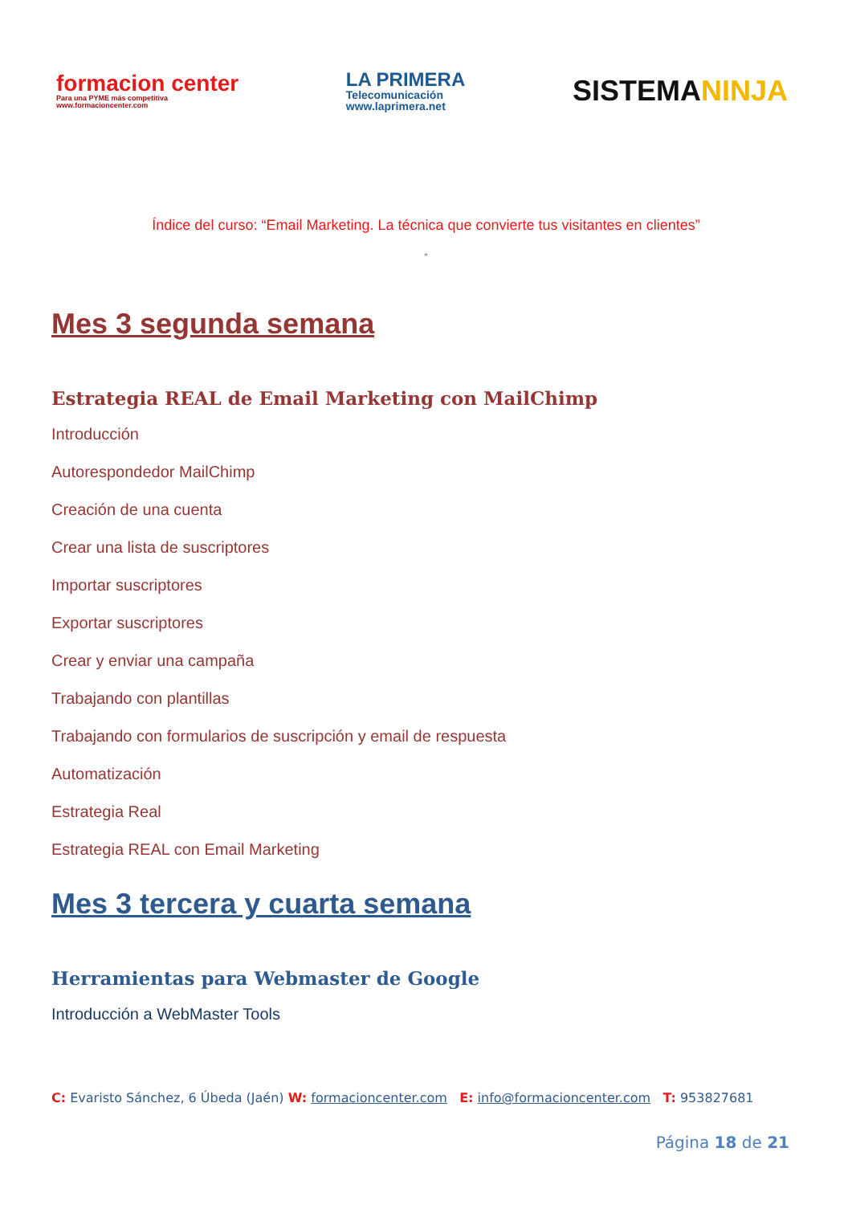formacion center
Para una PYME más competitiva
www.formacioncenter.com
LA PRIMERA
Telecomunicación
www.laprimera.net
SISTEMANINJA
Índice del curso: “Email Marketing. La técnica que convierte tus visitantes en clientes”
”
Mes 3 segunda semana
Estrategia REAL de Email Marketing con MailChimp
Introducción
Autorespondedor MailChimp
Creación de una cuenta
Crear una lista de suscriptores
Importar suscriptores
Exportar suscriptores
Crear y enviar una campaña
Trabajando con plantillas
Trabajando con formularios de suscripción y email de respuesta
Automatización
Estrategia Real
Estrategia REAL con Email Marketing
Mes 3 tercera y cuarta semana
Herramientas para Webmaster de Google
Introducción a WebMaster Tools
C: Evaristo Sánchez, 6 Úbeda (Jaén) W: formacioncenter.com E: info@formacioncenter.com T: 953827681
Página 18 de 21